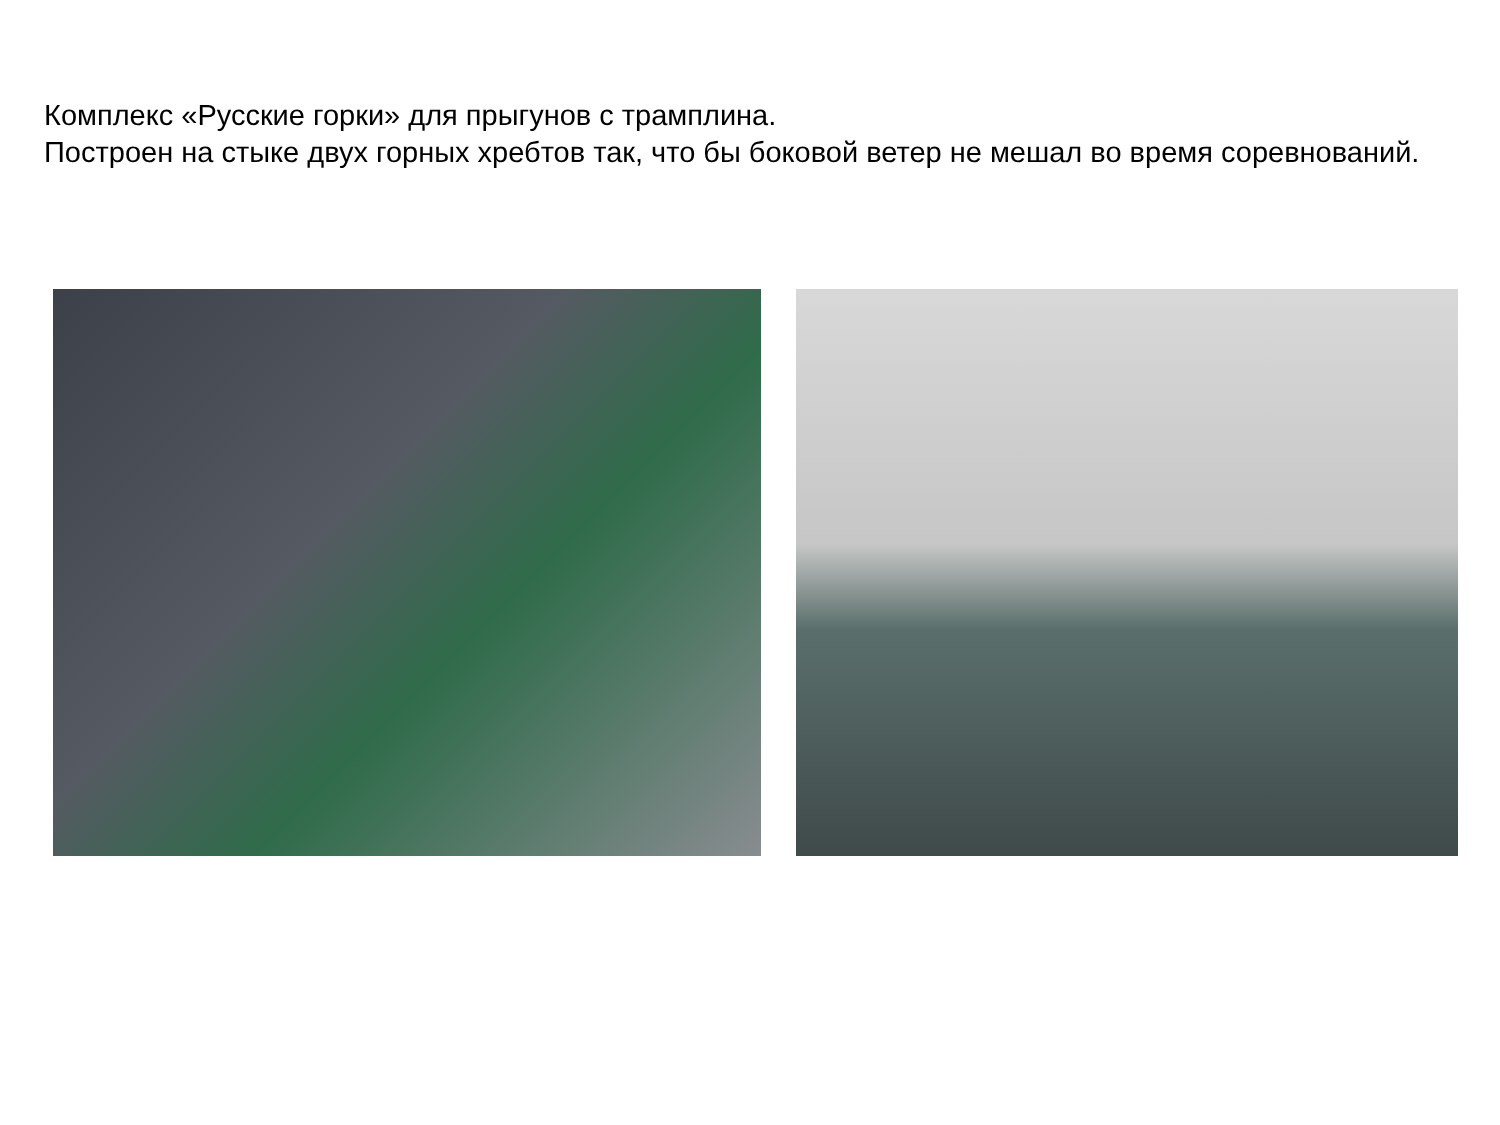Комплекс «Русские горки» для прыгунов с трамплина.
Построен на стыке двух горных хребтов так, что бы боковой ветер не мешал во время соревнований.